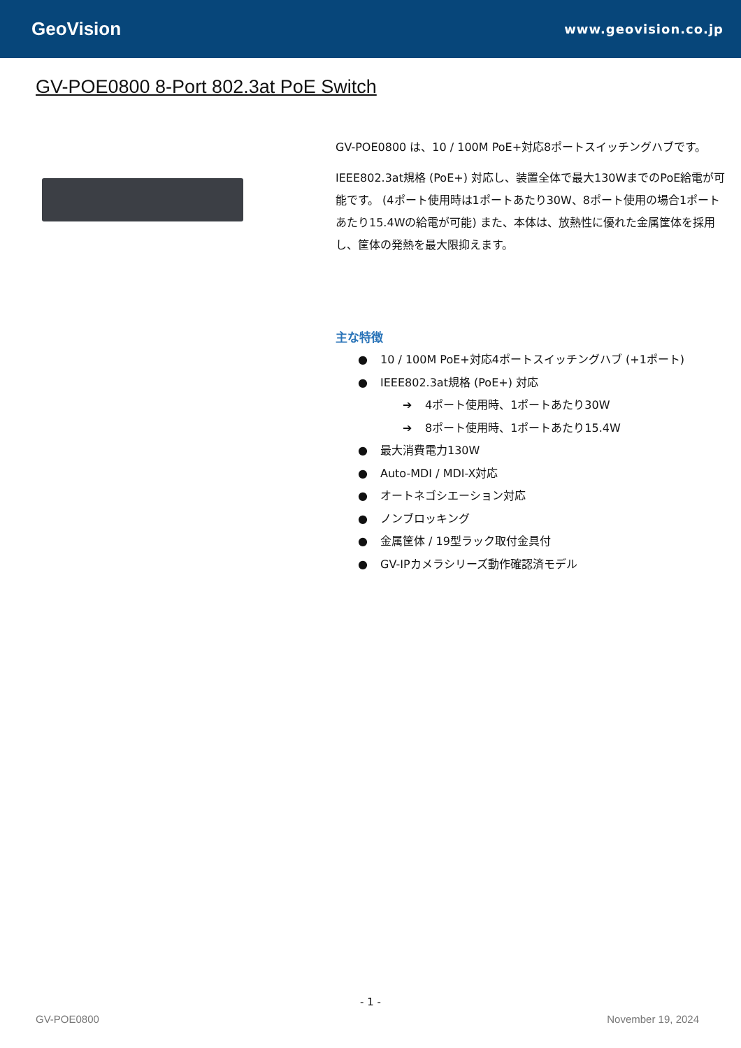GeoVision
www.geovision.co.jp
GV-POE0800 8-Port 802.3at PoE Switch
GV-POE0800 は、10 / 100M PoE+対応8ポートスイッチングハブです。
IEEE802.3at規格 (PoE+) 対応し、装置全体で最大130WまでのPoE給電が可能です。 (4ポート使用時は1ポートあたり30W、8ポート使用の場合1ポートあたり15.4Wの給電が可能) また、本体は、放熱性に優れた金属筐体を採用し、筐体の発熱を最大限抑えます。
主な特徴
● 10 / 100M PoE+対応4ポートスイッチングハブ (+1ポート)
● IEEE802.3at規格 (PoE+) 対応
➔ 4ポート使用時、1ポートあたり30W
➔ 8ポート使用時、1ポートあたり15.4W
● 最大消費電力130W
● Auto-MDI / MDI-X対応
● オートネゴシエーション対応
● ノンブロッキング
● 金属筐体 / 19型ラック取付金具付
● GV-IPカメラシリーズ動作確認済モデル
- 1 -
GV-POE0800 November 19, 2024